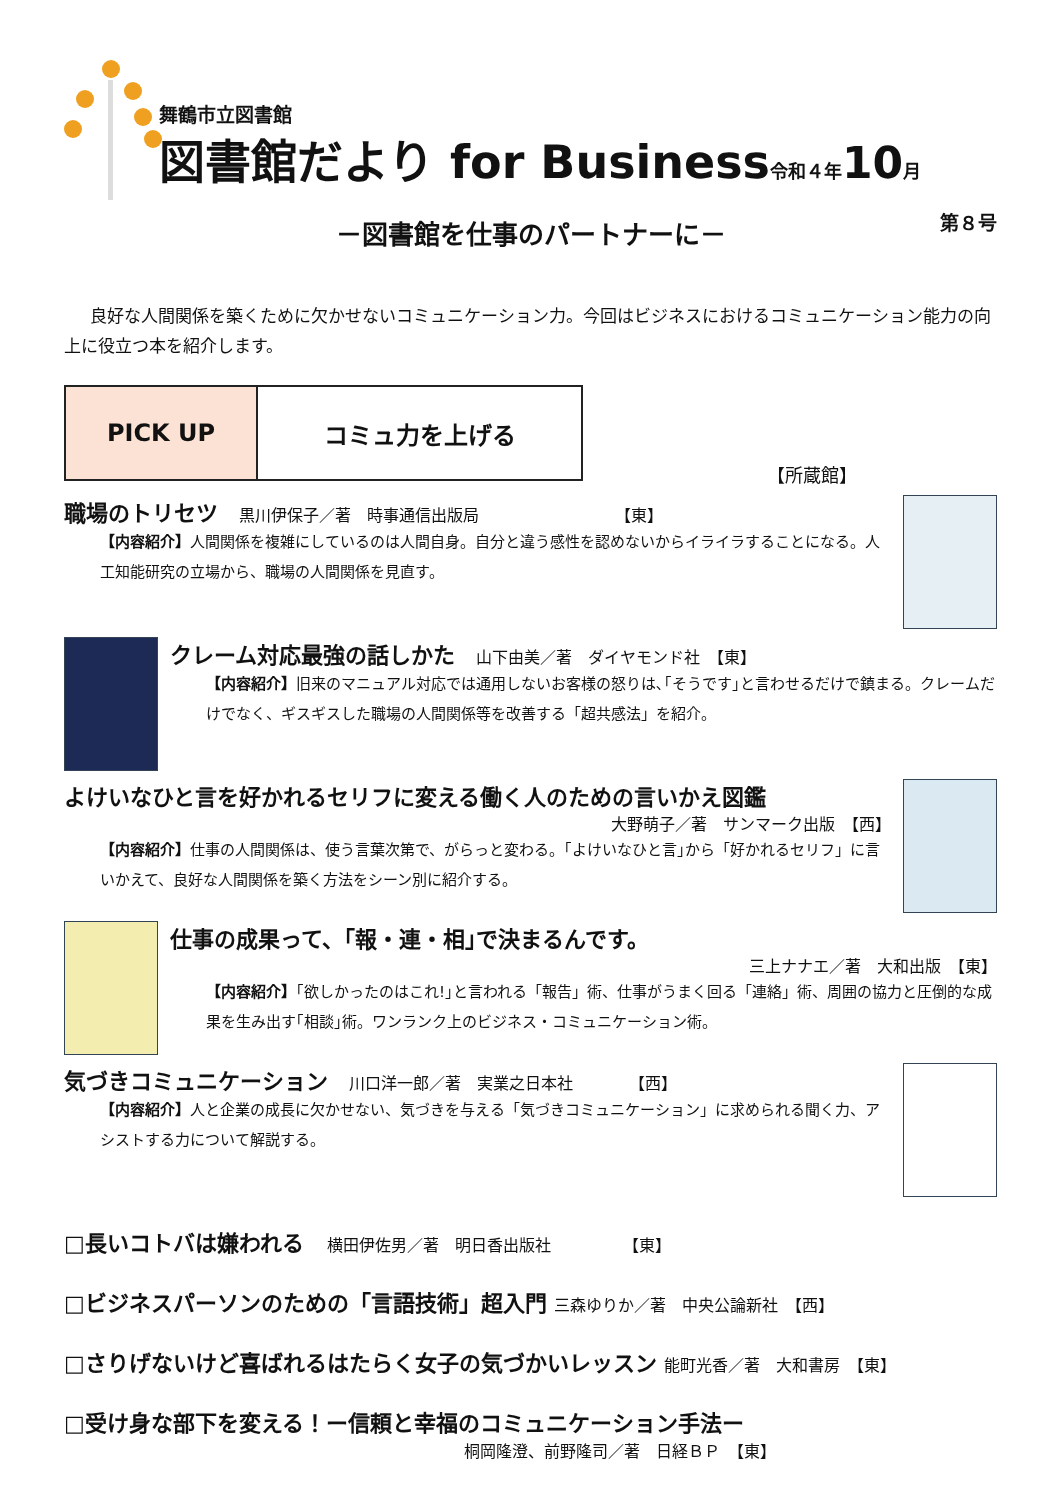舞鶴市立図書館
図書館だより for Business令和４年 10月
第８号
－図書館を仕事のパートナーに－
良好な人間関係を築くために欠かせないコミュニケーション力。今回はビジネスにおけるコミュニケーション能力の向上に役立つ本を紹介します。
PICK UP コミュ力を上げる
【所蔵館】
職場のトリセツ 　黒川伊保子／著　時事通信出版局　　　　　　　　　【東】
【内容紹介】人間関係を複雑にしているのは人間自身。自分と違う感性を認めないからイライラすることになる。人工知能研究の立場から、職場の人間関係を見直す。
クレーム対応最強の話しかた 　山下由美／著　ダイヤモンド社　【東】
【内容紹介】旧来のマニュアル対応では通用しないお客様の怒りは､｢そうです｣と言わせるだけで鎮まる。クレームだけでなく、ギスギスした職場の人間関係等を改善する「超共感法」を紹介。
よけいなひと言を好かれるセリフに変える働く人のための言いかえ図鑑
大野萌子／著　サンマーク出版　【西】
【内容紹介】仕事の人間関係は、使う言葉次第で、がらっと変わる。｢よけいなひと言｣から「好かれるセリフ」に言いかえて、良好な人間関係を築く方法をシーン別に紹介する。
仕事の成果って、｢報・連・相｣で決まるんです。
三上ナナエ／著　大和出版　【東】
【内容紹介】｢欲しかったのはこれ!｣と言われる「報告」術、仕事がうまく回る「連絡」術、周囲の協力と圧倒的な成果を生み出す｢相談｣術。ワンランク上のビジネス・コミュニケーション術。
気づきコミュニケーション 　川口洋一郎／著　実業之日本社　　　　【西】
【内容紹介】人と企業の成長に欠かせない、気づきを与える「気づきコミュニケーション」に求められる聞く力、アシストする力について解説する。
□長いコトバは嫌われる 　横田伊佐男／著　明日香出版社　　　　　【東】
□ビジネスパーソンのための「言語技術」超入門 三森ゆりか／著　中央公論新社　【西】
□さりげないけど喜ばれるはたらく女子の気づかいレッスン 能町光香／著　大和書房　【東】
□受け身な部下を変える！ー信頼と幸福のコミュニケーション手法ー
桐岡隆澄、前野隆司／著　日経ＢＰ　【東】